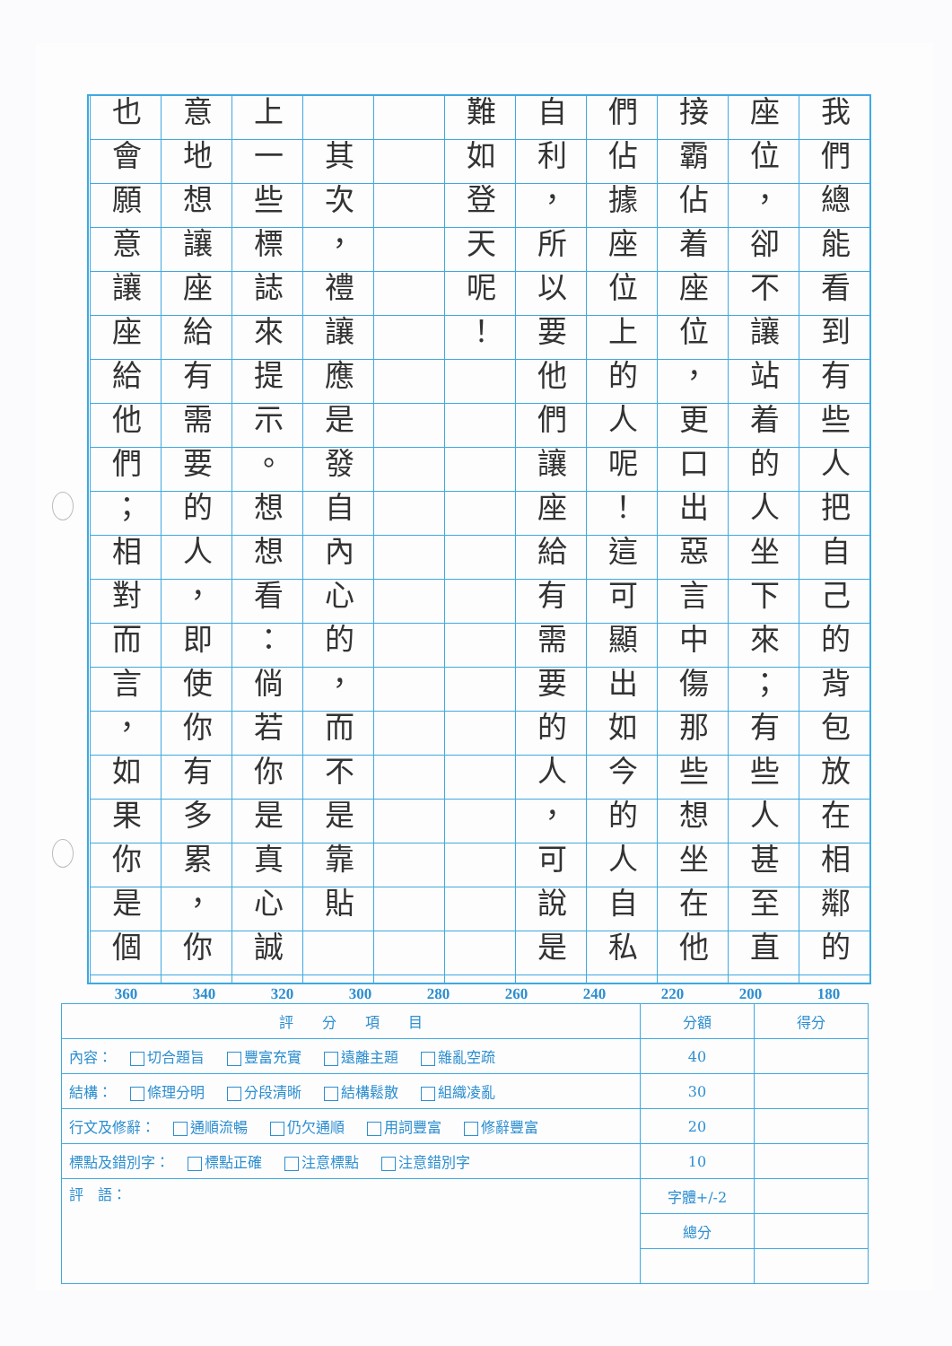我們總能看到有些人把自己的背包放在相鄰的
座位，卻不讓站着的人坐下來；有些人甚至直
接霸佔着座位，更口出惡言中傷那些想坐在他
們佔據座位上的人呢！這可顯出如今的人自私
自利，所以要他們讓座給有需要的人，可說是
難如登天呢！
　其次，禮讓應是發自內心的，而不是靠貼
上一些標誌來提示。想想看：倘若你是真心誠
意地想讓座給有需要的人，即使你有多累，你
也會願意讓座給他們；相對而言，如果你是個
180 200 220 240 260 280 300 320 340 360
| 評 分 項 目 | 分額 | 得分 |
| --- | --- | --- |
| 內容： 切合題旨 豐富充實 遠離主題 雜亂空疏 | 40 | |
| 結構： 條理分明 分段清晰 結構鬆散 組織凌亂 | 30 | |
| 行文及修辭： 通順流暢 仍欠通順 用詞豐富 修辭豐富 | 20 | |
| 標點及錯別字： 標點正確 注意標點 注意錯別字 | 10 | |
| 評 語： | 字體+/-2 | |
| | 總分 | |